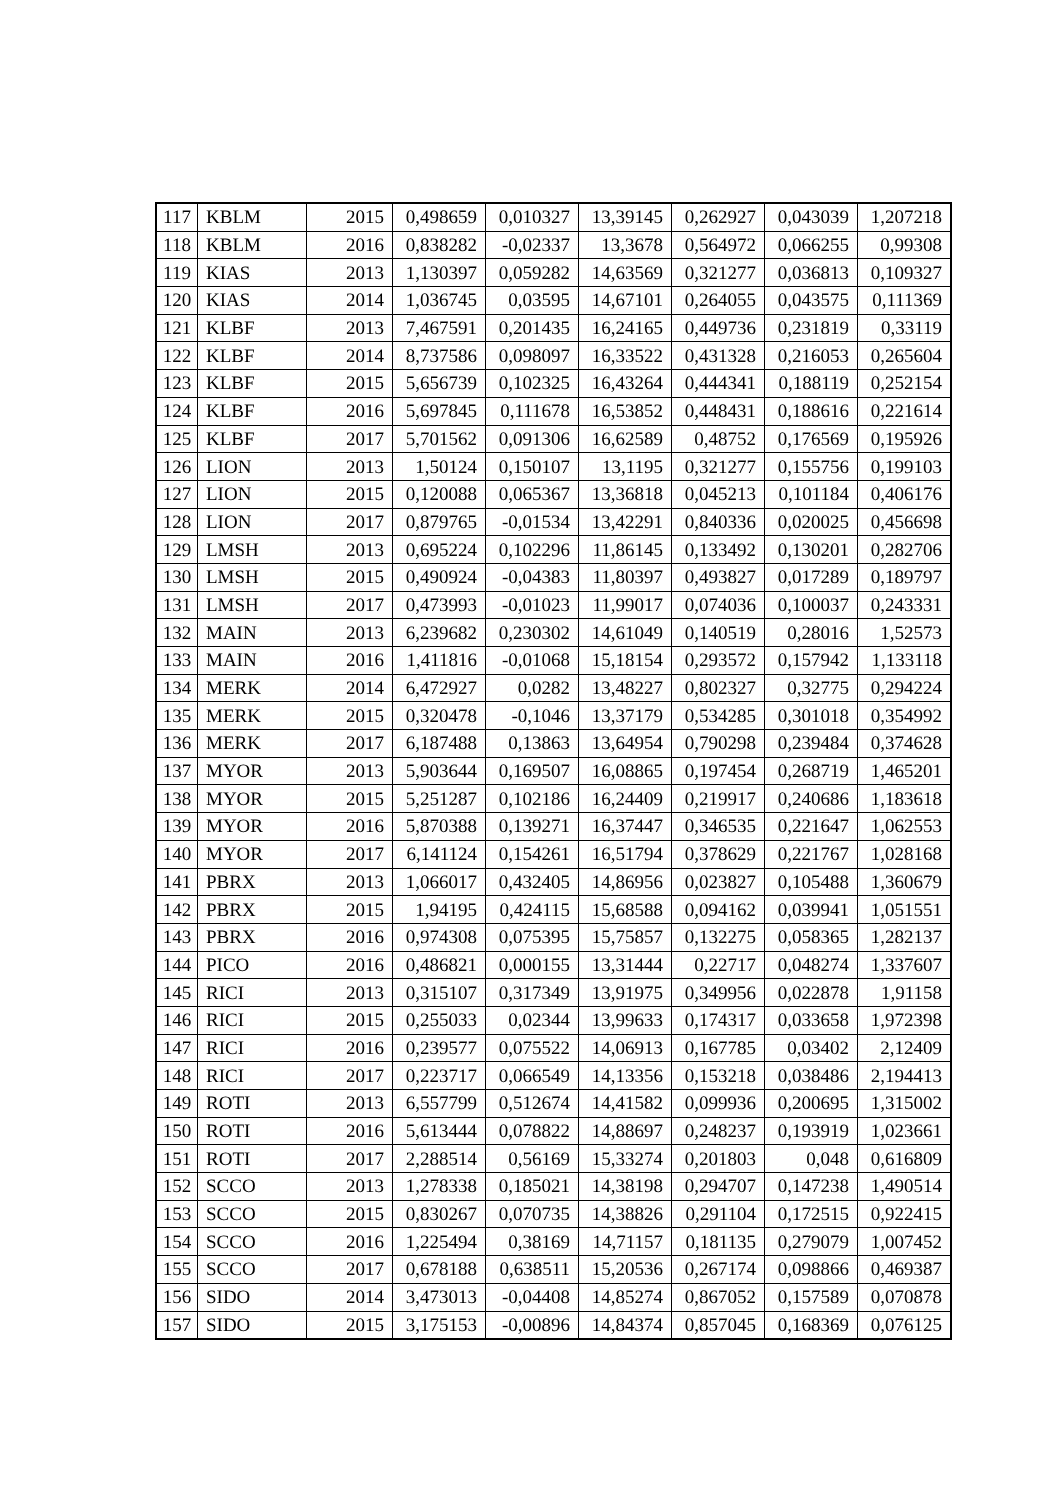| 117 | KBLM | 2015 | 0,498659 | 0,010327 | 13,39145 | 0,262927 | 0,043039 | 1,207218 |
| 118 | KBLM | 2016 | 0,838282 | -0,02337 | 13,3678 | 0,564972 | 0,066255 | 0,99308 |
| 119 | KIAS | 2013 | 1,130397 | 0,059282 | 14,63569 | 0,321277 | 0,036813 | 0,109327 |
| 120 | KIAS | 2014 | 1,036745 | 0,03595 | 14,67101 | 0,264055 | 0,043575 | 0,111369 |
| 121 | KLBF | 2013 | 7,467591 | 0,201435 | 16,24165 | 0,449736 | 0,231819 | 0,33119 |
| 122 | KLBF | 2014 | 8,737586 | 0,098097 | 16,33522 | 0,431328 | 0,216053 | 0,265604 |
| 123 | KLBF | 2015 | 5,656739 | 0,102325 | 16,43264 | 0,444341 | 0,188119 | 0,252154 |
| 124 | KLBF | 2016 | 5,697845 | 0,111678 | 16,53852 | 0,448431 | 0,188616 | 0,221614 |
| 125 | KLBF | 2017 | 5,701562 | 0,091306 | 16,62589 | 0,48752 | 0,176569 | 0,195926 |
| 126 | LION | 2013 | 1,50124 | 0,150107 | 13,1195 | 0,321277 | 0,155756 | 0,199103 |
| 127 | LION | 2015 | 0,120088 | 0,065367 | 13,36818 | 0,045213 | 0,101184 | 0,406176 |
| 128 | LION | 2017 | 0,879765 | -0,01534 | 13,42291 | 0,840336 | 0,020025 | 0,456698 |
| 129 | LMSH | 2013 | 0,695224 | 0,102296 | 11,86145 | 0,133492 | 0,130201 | 0,282706 |
| 130 | LMSH | 2015 | 0,490924 | -0,04383 | 11,80397 | 0,493827 | 0,017289 | 0,189797 |
| 131 | LMSH | 2017 | 0,473993 | -0,01023 | 11,99017 | 0,074036 | 0,100037 | 0,243331 |
| 132 | MAIN | 2013 | 6,239682 | 0,230302 | 14,61049 | 0,140519 | 0,28016 | 1,52573 |
| 133 | MAIN | 2016 | 1,411816 | -0,01068 | 15,18154 | 0,293572 | 0,157942 | 1,133118 |
| 134 | MERK | 2014 | 6,472927 | 0,0282 | 13,48227 | 0,802327 | 0,32775 | 0,294224 |
| 135 | MERK | 2015 | 0,320478 | -0,1046 | 13,37179 | 0,534285 | 0,301018 | 0,354992 |
| 136 | MERK | 2017 | 6,187488 | 0,13863 | 13,64954 | 0,790298 | 0,239484 | 0,374628 |
| 137 | MYOR | 2013 | 5,903644 | 0,169507 | 16,08865 | 0,197454 | 0,268719 | 1,465201 |
| 138 | MYOR | 2015 | 5,251287 | 0,102186 | 16,24409 | 0,219917 | 0,240686 | 1,183618 |
| 139 | MYOR | 2016 | 5,870388 | 0,139271 | 16,37447 | 0,346535 | 0,221647 | 1,062553 |
| 140 | MYOR | 2017 | 6,141124 | 0,154261 | 16,51794 | 0,378629 | 0,221767 | 1,028168 |
| 141 | PBRX | 2013 | 1,066017 | 0,432405 | 14,86956 | 0,023827 | 0,105488 | 1,360679 |
| 142 | PBRX | 2015 | 1,94195 | 0,424115 | 15,68588 | 0,094162 | 0,039941 | 1,051551 |
| 143 | PBRX | 2016 | 0,974308 | 0,075395 | 15,75857 | 0,132275 | 0,058365 | 1,282137 |
| 144 | PICO | 2016 | 0,486821 | 0,000155 | 13,31444 | 0,22717 | 0,048274 | 1,337607 |
| 145 | RICI | 2013 | 0,315107 | 0,317349 | 13,91975 | 0,349956 | 0,022878 | 1,91158 |
| 146 | RICI | 2015 | 0,255033 | 0,02344 | 13,99633 | 0,174317 | 0,033658 | 1,972398 |
| 147 | RICI | 2016 | 0,239577 | 0,075522 | 14,06913 | 0,167785 | 0,03402 | 2,12409 |
| 148 | RICI | 2017 | 0,223717 | 0,066549 | 14,13356 | 0,153218 | 0,038486 | 2,194413 |
| 149 | ROTI | 2013 | 6,557799 | 0,512674 | 14,41582 | 0,099936 | 0,200695 | 1,315002 |
| 150 | ROTI | 2016 | 5,613444 | 0,078822 | 14,88697 | 0,248237 | 0,193919 | 1,023661 |
| 151 | ROTI | 2017 | 2,288514 | 0,56169 | 15,33274 | 0,201803 | 0,048 | 0,616809 |
| 152 | SCCO | 2013 | 1,278338 | 0,185021 | 14,38198 | 0,294707 | 0,147238 | 1,490514 |
| 153 | SCCO | 2015 | 0,830267 | 0,070735 | 14,38826 | 0,291104 | 0,172515 | 0,922415 |
| 154 | SCCO | 2016 | 1,225494 | 0,38169 | 14,71157 | 0,181135 | 0,279079 | 1,007452 |
| 155 | SCCO | 2017 | 0,678188 | 0,638511 | 15,20536 | 0,267174 | 0,098866 | 0,469387 |
| 156 | SIDO | 2014 | 3,473013 | -0,04408 | 14,85274 | 0,867052 | 0,157589 | 0,070878 |
| 157 | SIDO | 2015 | 3,175153 | -0,00896 | 14,84374 | 0,857045 | 0,168369 | 0,076125 |